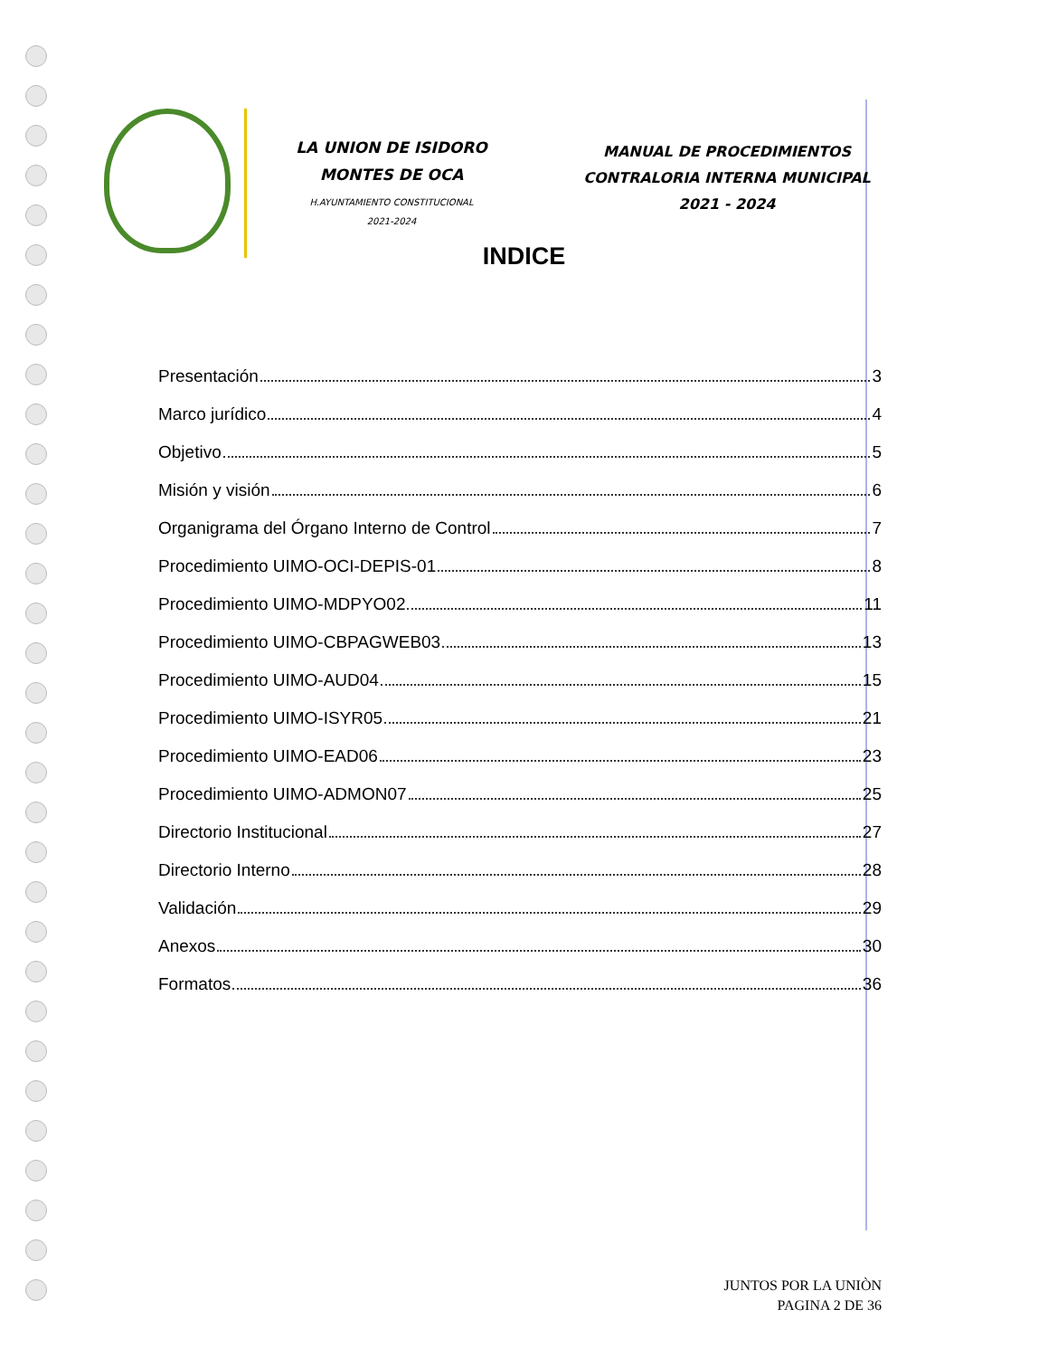LA UNION DE ISIDORO
MONTES DE OCA
H.AYUNTAMIENTO CONSTITUCIONAL
2021-2024
MANUAL DE PROCEDIMIENTOS
CONTRALORIA INTERNA MUNICIPAL
2021 - 2024
INDICE
Presentación 3
Marco jurídico 4
Objetivo 5
Misión y visión 6
Organigrama del Órgano Interno de Control 7
Procedimiento UIMO-OCI-DEPIS-01 8
Procedimiento UIMO-MDPYO02 11
Procedimiento UIMO-CBPAGWEB03 13
Procedimiento UIMO-AUD04 15
Procedimiento UIMO-ISYR05 21
Procedimiento UIMO-EAD06 23
Procedimiento UIMO-ADMON07 25
Directorio Institucional 27
Directorio Interno 28
Validación 29
Anexos 30
Formatos 36
JUNTOS POR LA UNIÒN
PAGINA 2 DE 36